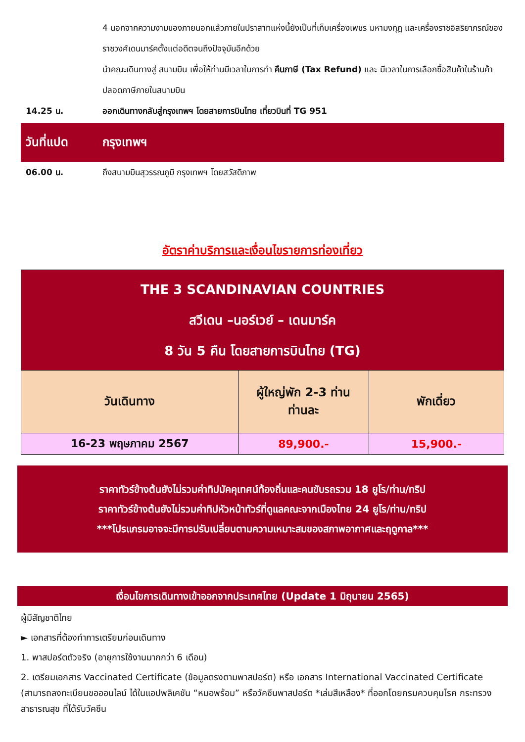4 นอกจากความงามของภายนอกแล้วภายในปราสาทแห่งนี้ยังเป็นที่เก็บเครื่องเพชร มหามงกุฎ และเครื่องราชอิสริยาภรณ์ของราชวงศ์เดนมาร์คตั้งแต่อดีตจนถึงปัจจุบันอีกด้วย
นำคณะเดินทางสู่ สนามบิน เพื่อให้ท่านมีเวลาในการทำ คืนภาษี (Tax Refund) และ มีเวลาในการเลือกซื้อสินค้าในร้านค้าปลอดภาษีภายในสนามบิน
14.25 น. ออกเดินทางกลับสู่กรุงเทพฯ โดยสายการบินไทย เที่ยวบินที่ TG 951
วันที่แปด กรุงเทพฯ
06.00 น. ถึงสนามบินสุวรรณภูมิ กรุงเทพฯ โดยสวัสดิภาพ
อัตราค่าบริการและเงื่อนไขรายการท่องเที่ยว
| THE 3 SCANDINAVIAN COUNTRIES สวีเดน –นอร์เวย์ – เดนมาร์ค 8 วัน 5 คืน โดยสายการบินไทย (TG) | | |
| วันเดินทาง | ผู้ใหญ่พัก 2-3 ท่าน ท่านละ | พักเดี่ยว |
| 16-23 พฤษภาคม 2567 | 89,900.- | 15,900.- |
ราคาทัวร์ข้างต้นยังไม่รวมค่าทิปมัคคุเทศน์ท้องถิ่นและคนขับรถรวม 18 ยูโร/ท่าน/ทริป
ราคาทัวร์ข้างต้นยังไม่รวมค่าทิปหัวหน้าทัวร์ที่ดูแลคณะจากเมืองไทย 24 ยูโร/ท่าน/ทริป
***โปรแกรมอาจจะมีการปรับเปลี่ยนตามความเหมาะสมของสภาพอากาศและฤดูกาล***
เงื่อนไขการเดินทางเข้าออกจากประเทศไทย (Update 1 มิถุนายน 2565)
ผู้มีสัญชาติไทย
► เอกสารที่ต้องทำการเตรียมก่อนเดินทาง
1. พาสปอร์ตตัวจริง (อายุการใช้งานมากกว่า 6 เดือน)
2. เตรียมเอกสาร Vaccinated Certificate (ข้อมูลตรงตามพาสปอร์ต) หรือ เอกสาร International Vaccinated Certificate (สามารถลงทะเบียนขอออนไลน์ ได้ในแอปพลิเคชัน “หมอพร้อม” หรือวัคซีนพาสปอร์ต *เล่มสีเหลือง* ที่ออกโดยกรมควบคุมโรค กระทรวงสาธารณสุข ที่ได้รับวัคซีน